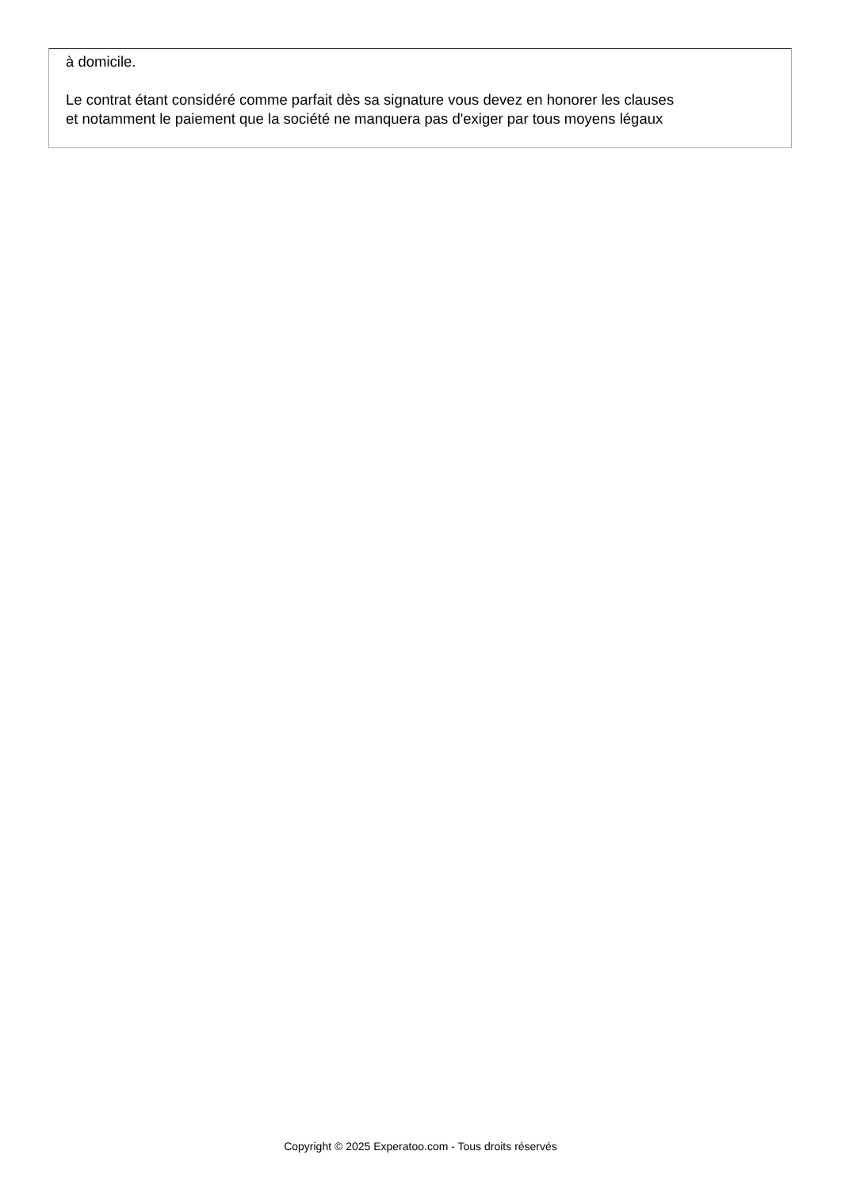à domicile.
Le contrat étant considéré comme parfait dès sa signature vous devez en honorer les clauses
et notamment le paiement que la société ne manquera pas d'exiger par tous moyens légaux
Copyright © 2025 Experatoo.com - Tous droits réservés